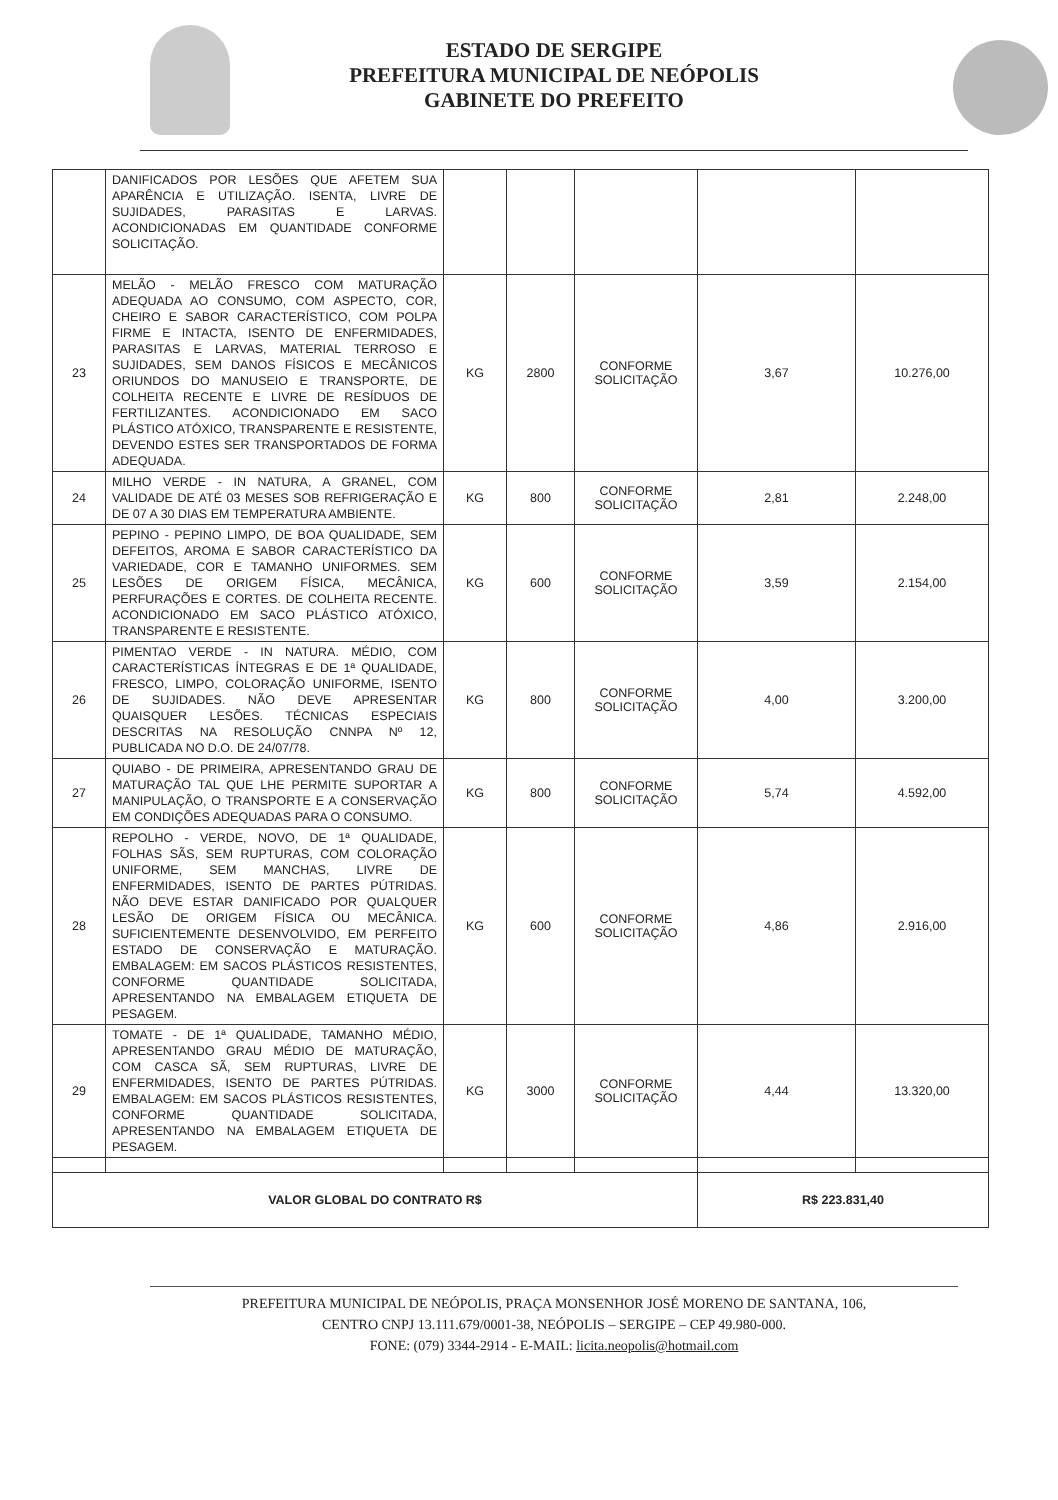ESTADO DE SERGIPE
PREFEITURA MUNICIPAL DE NEÓPOLIS
GABINETE DO PREFEITO
| | DANIFICADOS POR LESÕES QUE AFETEM SUA APARÊNCIA E UTILIZAÇÃO. ISENTA, LIVRE DE SUJIDADES, PARASITAS E LARVAS. ACONDICIONADAS EM QUANTIDADE CONFORME SOLICITAÇÃO. | | | | | |
| 23 | MELÃO - MELÃO FRESCO COM MATURAÇÃO ADEQUADA AO CONSUMO, COM ASPECTO, COR, CHEIRO E SABOR CARACTERÍSTICO, COM POLPA FIRME E INTACTA, ISENTO DE ENFERMIDADES, PARASITAS E LARVAS, MATERIAL TERROSO E SUJIDADES, SEM DANOS FÍSICOS E MECÂNICOS ORIUNDOS DO MANUSEIO E TRANSPORTE, DE COLHEITA RECENTE E LIVRE DE RESÍDUOS DE FERTILIZANTES. ACONDICIONADO EM SACO PLÁSTICO ATÓXICO, TRANSPARENTE E RESISTENTE, DEVENDO ESTES SER TRANSPORTADOS DE FORMA ADEQUADA. | KG | 2800 | CONFORME SOLICITAÇÃO | 3,67 | 10.276,00 |
| 24 | MILHO VERDE - IN NATURA, A GRANEL, COM VALIDADE DE ATÉ 03 MESES SOB REFRIGERAÇÃO E DE 07 A 30 DIAS EM TEMPERATURA AMBIENTE. | KG | 800 | CONFORME SOLICITAÇÃO | 2,81 | 2.248,00 |
| 25 | PEPINO - PEPINO LIMPO, DE BOA QUALIDADE, SEM DEFEITOS, AROMA E SABOR CARACTERÍSTICO DA VARIEDADE, COR E TAMANHO UNIFORMES. SEM LESÕES DE ORIGEM FÍSICA, MECÂNICA, PERFURAÇÕES E CORTES. DE COLHEITA RECENTE. ACONDICIONADO EM SACO PLÁSTICO ATÓXICO, TRANSPARENTE E RESISTENTE. | KG | 600 | CONFORME SOLICITAÇÃO | 3,59 | 2.154,00 |
| 26 | PIMENTAO VERDE - IN NATURA. MÉDIO, COM CARACTERÍSTICAS ÍNTEGRAS E DE 1ª QUALIDADE, FRESCO, LIMPO, COLORAÇÃO UNIFORME, ISENTO DE SUJIDADES. NÃO DEVE APRESENTAR QUAISQUER LESÕES. TÉCNICAS ESPECIAIS DESCRITAS NA RESOLUÇÃO CNNPA Nº 12, PUBLICADA NO D.O. DE 24/07/78. | KG | 800 | CONFORME SOLICITAÇÃO | 4,00 | 3.200,00 |
| 27 | QUIABO - DE PRIMEIRA, APRESENTANDO GRAU DE MATURAÇÃO TAL QUE LHE PERMITE SUPORTAR A MANIPULAÇÃO, O TRANSPORTE E A CONSERVAÇÃO EM CONDIÇÕES ADEQUADAS PARA O CONSUMO. | KG | 800 | CONFORME SOLICITAÇÃO | 5,74 | 4.592,00 |
| 28 | REPOLHO - VERDE, NOVO, DE 1ª QUALIDADE, FOLHAS SÃS, SEM RUPTURAS, COM COLORAÇÃO UNIFORME, SEM MANCHAS, LIVRE DE ENFERMIDADES, ISENTO DE PARTES PÚTRIDAS. NÃO DEVE ESTAR DANIFICADO POR QUALQUER LESÃO DE ORIGEM FÍSICA OU MECÂNICA. SUFICIENTEMENTE DESENVOLVIDO, EM PERFEITO ESTADO DE CONSERVAÇÃO E MATURAÇÃO. EMBALAGEM: EM SACOS PLÁSTICOS RESISTENTES, CONFORME QUANTIDADE SOLICITADA, APRESENTANDO NA EMBALAGEM ETIQUETA DE PESAGEM. | KG | 600 | CONFORME SOLICITAÇÃO | 4,86 | 2.916,00 |
| 29 | TOMATE - DE 1ª QUALIDADE, TAMANHO MÉDIO, APRESENTANDO GRAU MÉDIO DE MATURAÇÃO, COM CASCA SÃ, SEM RUPTURAS, LIVRE DE ENFERMIDADES, ISENTO DE PARTES PÚTRIDAS. EMBALAGEM: EM SACOS PLÁSTICOS RESISTENTES, CONFORME QUANTIDADE SOLICITADA, APRESENTANDO NA EMBALAGEM ETIQUETA DE PESAGEM. | KG | 3000 | CONFORME SOLICITAÇÃO | 4,44 | 13.320,00 |
| VALOR GLOBAL DO CONTRATO R$ | | | | | R$ 223.831,40 | |
PREFEITURA MUNICIPAL DE NEÓPOLIS, PRAÇA MONSENHOR JOSÉ MORENO DE SANTANA, 106,
CENTRO CNPJ 13.111.679/0001-38, NEÓPOLIS – SERGIPE – CEP 49.980-000.
FONE: (079) 3344-2914 - E-MAIL: licita.neopolis@hotmail.com